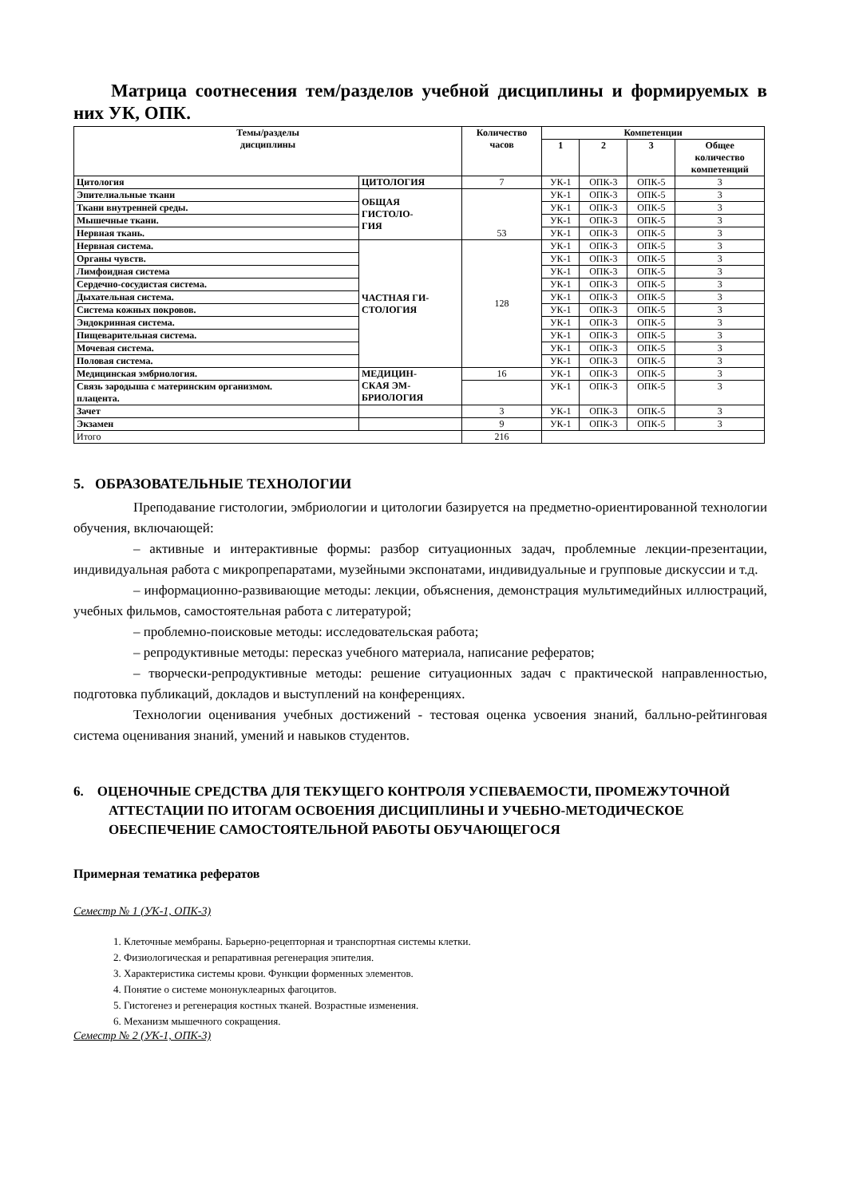Матрица соотнесения тем/разделов учебной дисциплины и формируемых в них УК, ОПК.
| Темы/разделы дисциплины | | Количество часов | Компетенции | | | |
| --- | --- | --- | --- | --- | --- | --- |
| | | | 1 | 2 | 3 | Общее количество компетенций |
| Цитология | ЦИТОЛОГИЯ | 7 | УК-1 | ОПК-3 | ОПК-5 | 3 |
| Эпителиальные ткани | ОБЩАЯ ГИСТОЛО- ГИЯ | 53 | УК-1 | ОПК-3 | ОПК-5 | 3 |
| Ткани внутренней среды. | | | УК-1 | ОПК-3 | ОПК-5 | 3 |
| Мышечные ткани. | | | УК-1 | ОПК-3 | ОПК-5 | 3 |
| Нервная ткань. | | | УК-1 | ОПК-3 | ОПК-5 | 3 |
| Нервная система. | ЧАСТНАЯ ГИ- СТОЛОГИЯ | 128 | УК-1 | ОПК-3 | ОПК-5 | 3 |
| Органы чувств. | | | УК-1 | ОПК-3 | ОПК-5 | 3 |
| Лимфоидная система | | | УК-1 | ОПК-3 | ОПК-5 | 3 |
| Сердечно-сосудистая система. | | | УК-1 | ОПК-3 | ОПК-5 | 3 |
| Дыхательная система. | | | УК-1 | ОПК-3 | ОПК-5 | 3 |
| Система кожных покровов. | | | УК-1 | ОПК-3 | ОПК-5 | 3 |
| Эндокринная система. | | | УК-1 | ОПК-3 | ОПК-5 | 3 |
| Пищеварительная система. | | | УК-1 | ОПК-3 | ОПК-5 | 3 |
| Мочевая система. | | | УК-1 | ОПК-3 | ОПК-5 | 3 |
| Половая система. | | | УК-1 | ОПК-3 | ОПК-5 | 3 |
| Медицинская эмбриология. | МЕДИЦИН- СКАЯ ЭМ- БРИОЛОГИЯ | 16 | УК-1 | ОПК-3 | ОПК-5 | 3 |
| Связь зародыша с материнским организмом. плацента. | | | УК-1 | ОПК-3 | ОПК-5 | 3 |
| Зачет | | 3 | УК-1 | ОПК-3 | ОПК-5 | 3 |
| Экзамен | | 9 | УК-1 | ОПК-3 | ОПК-5 | 3 |
| Итого | | 216 | | | | |
5. ОБРАЗОВАТЕЛЬНЫЕ ТЕХНОЛОГИИ
Преподавание гистологии, эмбриологии и цитологии базируется на предметно-ориентированной технологии обучения, включающей:
– активные и интерактивные формы: разбор ситуационных задач, проблемные лекции-презентации, индивидуальная работа с микропрепаратами, музейными экспонатами, индивидуальные и групповые дискуссии и т.д.
– информационно-развивающие методы: лекции, объяснения, демонстрация мультимедийных иллюстраций, учебных фильмов, самостоятельная работа с литературой;
– проблемно-поисковые методы: исследовательская работа;
– репродуктивные методы: пересказ учебного материала, написание рефератов;
– творчески-репродуктивные методы: решение ситуационных задач с практической направленностью, подготовка публикаций, докладов и выступлений на конференциях.
Технологии оценивания учебных достижений - тестовая оценка усвоения знаний, балльно-рейтинговая система оценивания знаний, умений и навыков студентов.
6. ОЦЕНОЧНЫЕ СРЕДСТВА ДЛЯ ТЕКУЩЕГО КОНТРОЛЯ УСПЕВАЕМОСТИ, ПРОМЕЖУТОЧНОЙ АТТЕСТАЦИИ ПО ИТОГАМ ОСВОЕНИЯ ДИСЦИПЛИНЫ И УЧЕБНО-МЕТОДИЧЕСКОЕ ОБЕСПЕЧЕНИЕ САМОСТОЯТЕЛЬНОЙ РАБОТЫ ОБУЧАЮЩЕГОСЯ
Примерная тематика рефератов
Семестр № 1 (УК-1, ОПК-3)
1. Клеточные мембраны. Барьерно-рецепторная и транспортная системы клетки.
2. Физиологическая и репаративная регенерация эпителия.
3. Характеристика системы крови. Функции форменных элементов.
4. Понятие о системе мононуклеарных фагоцитов.
5. Гистогенез и регенерация костных тканей. Возрастные изменения.
6. Механизм мышечного сокращения.
Семестр № 2 (УК-1, ОПК-3)